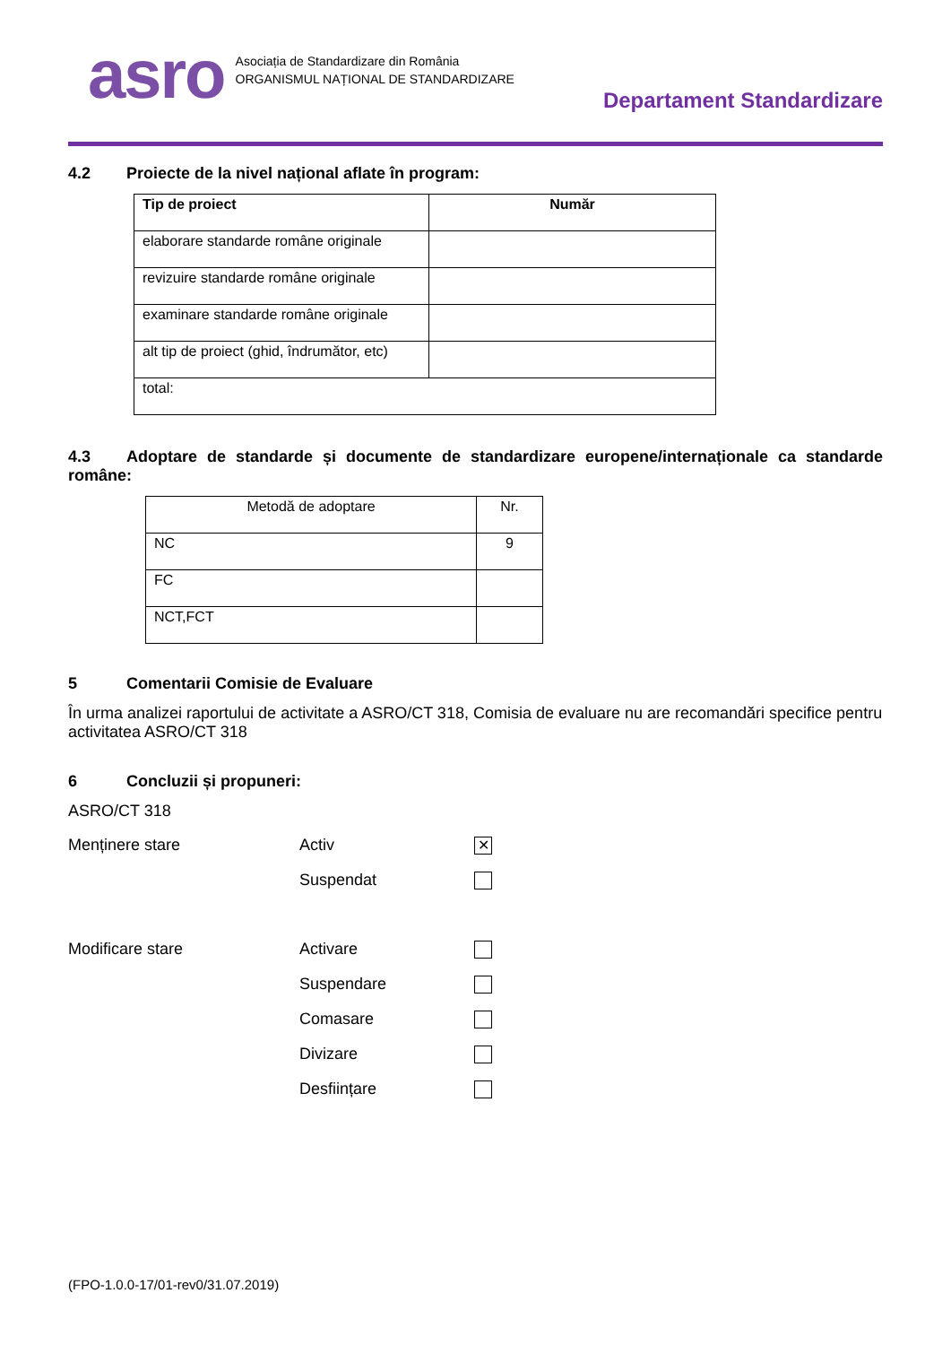asro
Asociația de Standardizare din România
ORGANISMUL NAȚIONAL DE STANDARDIZARE
Departament Standardizare
4.2 Proiecte de la nivel național aflate în program:
| Tip de proiect | Număr |
| --- | --- |
| elaborare standarde române originale | |
| revizuire standarde române originale | |
| examinare standarde române originale | |
| alt tip de proiect (ghid, îndrumător, etc) | |
| total: | |
4.3 Adoptare de standarde și documente de standardizare europene/internaționale ca standarde române:
| Metodă de adoptare | Nr. |
| NC | 9 |
| FC | |
| NCT,FCT | |
5 Comentarii Comisie de Evaluare
În urma analizei raportului de activitate a ASRO/CT 318, Comisia de evaluare nu are recomandări specifice pentru activitatea ASRO/CT 318
6 Concluzii și propuneri:
ASRO/CT 318
Menținere stare Activ
✕
Suspendat
Modificare stare Activare
Suspendare
Comasare
Divizare
Desființare
(FPO-1.0.0-17/01-rev0/31.07.2019)